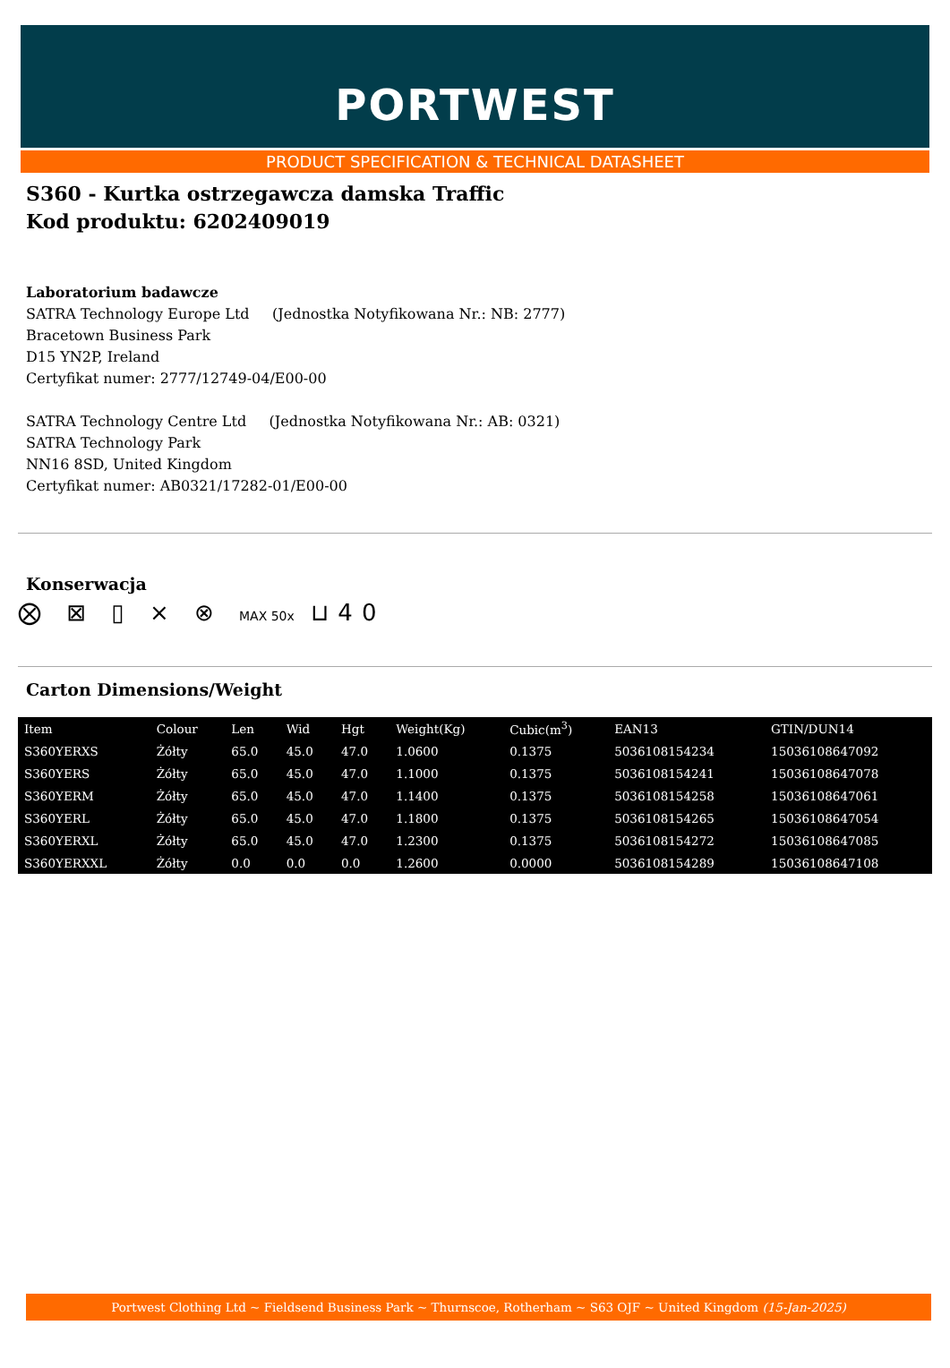PORTWEST
PRODUCT SPECIFICATION & TECHNICAL DATASHEET
S360 - Kurtka ostrzegawcza damska Traffic
Kod produktu: 6202409019
Laboratorium badawcze
SATRA Technology Europe Ltd (Jednostka Notyfikowana Nr.: NB: 2777)
Bracetown Business Park
D15 YN2P, Ireland
Certyfikat numer: 2777/12749-04/E00-00
SATRA Technology Centre Ltd (Jednostka Notyfikowana Nr.: AB: 0321)
SATRA Technology Park
NN16 8SD, United Kingdom
Certyfikat numer: AB0321/17282-01/E00-00
Konserwacja
⨂ ⊠ ▯ ⨯ ⊗ MAX 50x ⊔40
Carton Dimensions/Weight
| Item | Colour | Len | Wid | Hgt | Weight(Kg) | Cubic(m<sup>3</sup>) | EAN13 | GTIN/DUN14 |
| --- | --- | --- | --- | --- | --- | --- | --- | --- |
| S360YERXS | Żółty | 65.0 | 45.0 | 47.0 | 1.0600 | 0.1375 | 5036108154234 | 15036108647092 |
| S360YERS | Żółty | 65.0 | 45.0 | 47.0 | 1.1000 | 0.1375 | 5036108154241 | 15036108647078 |
| S360YERM | Żółty | 65.0 | 45.0 | 47.0 | 1.1400 | 0.1375 | 5036108154258 | 15036108647061 |
| S360YERL | Żółty | 65.0 | 45.0 | 47.0 | 1.1800 | 0.1375 | 5036108154265 | 15036108647054 |
| S360YERXL | Żółty | 65.0 | 45.0 | 47.0 | 1.2300 | 0.1375 | 5036108154272 | 15036108647085 |
| S360YERXXL | Żółty | 0.0 | 0.0 | 0.0 | 1.2600 | 0.0000 | 5036108154289 | 15036108647108 |
Portwest Clothing Ltd ~ Fieldsend Business Park ~ Thurnscoe, Rotherham ~ S63 OJF ~ United Kingdom (15-Jan-2025)